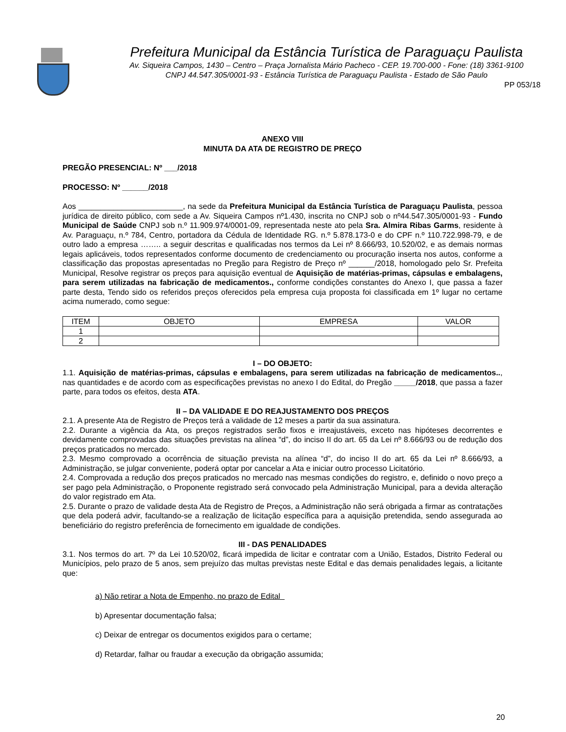Prefeitura Municipal da Estância Turística de Paraguaçu Paulista
Av. Siqueira Campos, 1430 – Centro – Praça Jornalista Mário Pacheco - CEP. 19.700-000 - Fone: (18) 3361-9100
CNPJ 44.547.305/0001-93 - Estância Turística de Paraguaçu Paulista - Estado de São Paulo
PP 053/18
ANEXO VIII
MINUTA DA ATA DE REGISTRO DE PREÇO
PREGÃO PRESENCIAL: Nº ___/2018
PROCESSO: Nº ______/2018
Aos ________________________, na sede da Prefeitura Municipal da Estância Turística de Paraguaçu Paulista, pessoa jurídica de direito público, com sede a Av. Siqueira Campos nº1.430, inscrita no CNPJ sob o nº44.547.305/0001-93 - Fundo Municipal de Saúde CNPJ sob n.º 11.909.974/0001-09, representada neste ato pela Sra. Almira Ribas Garms, residente à Av. Paraguaçu, n.º 784, Centro, portadora da Cédula de Identidade RG. n.º 5.878.173-0 e do CPF n.º 110.722.998-79, e de outro lado a empresa …….. a seguir descritas e qualificadas nos termos da Lei nº 8.666/93, 10.520/02, e as demais normas legais aplicáveis, todos representados conforme documento de credenciamento ou procuração inserta nos autos, conforme a classificação das propostas apresentadas no Pregão para Registro de Preço nº ______/2018, homologado pelo Sr. Prefeita Municipal, Resolve registrar os preços para aquisição eventual de Aquisição de matérias-primas, cápsulas e embalagens, para serem utilizadas na fabricação de medicamentos., conforme condições constantes do Anexo I, que passa a fazer parte desta, Tendo sido os referidos preços oferecidos pela empresa cuja proposta foi classificada em 1º lugar no certame acima numerado, como segue:
| ITEM | OBJETO | EMPRESA | VALOR |
| --- | --- | --- | --- |
| 1 | | | |
| 2 | | | |
I – DO OBJETO:
1.1. Aquisição de matérias-primas, cápsulas e embalagens, para serem utilizadas na fabricação de medicamentos.., nas quantidades e de acordo com as especificações previstas no anexo I do Edital, do Pregão _____/2018, que passa a fazer parte, para todos os efeitos, desta ATA.
II – DA VALIDADE E DO REAJUSTAMENTO DOS PREÇOS
2.1. A presente Ata de Registro de Preços terá a validade de 12 meses a partir da sua assinatura.
2.2. Durante a vigência da Ata, os preços registrados serão fixos e irreajustáveis, exceto nas hipóteses decorrentes e devidamente comprovadas das situações previstas na alínea “d”, do inciso II do art. 65 da Lei nº 8.666/93 ou de redução dos preços praticados no mercado.
2.3. Mesmo comprovado a ocorrência de situação prevista na alínea “d”, do inciso II do art. 65 da Lei nº 8.666/93, a Administração, se julgar conveniente, poderá optar por cancelar a Ata e iniciar outro processo Licitatório.
2.4. Comprovada a redução dos preços praticados no mercado nas mesmas condições do registro, e, definido o novo preço a ser pago pela Administração, o Proponente registrado será convocado pela Administração Municipal, para a devida alteração do valor registrado em Ata.
2.5. Durante o prazo de validade desta Ata de Registro de Preços, a Administração não será obrigada a firmar as contratações que dela poderá advir, facultando-se a realização de licitação específica para a aquisição pretendida, sendo assegurada ao beneficiário do registro preferência de fornecimento em igualdade de condições.
III - DAS PENALIDADES
3.1. Nos termos do art. 7º da Lei 10.520/02, ficará impedida de licitar e contratar com a União, Estados, Distrito Federal ou Municípios, pelo prazo de 5 anos, sem prejuízo das multas previstas neste Edital e das demais penalidades legais, a licitante que:
a) Não retirar a Nota de Empenho, no prazo de Edital
b) Apresentar documentação falsa;
c) Deixar de entregar os documentos exigidos para o certame;
d) Retardar, falhar ou fraudar a execução da obrigação assumida;
20